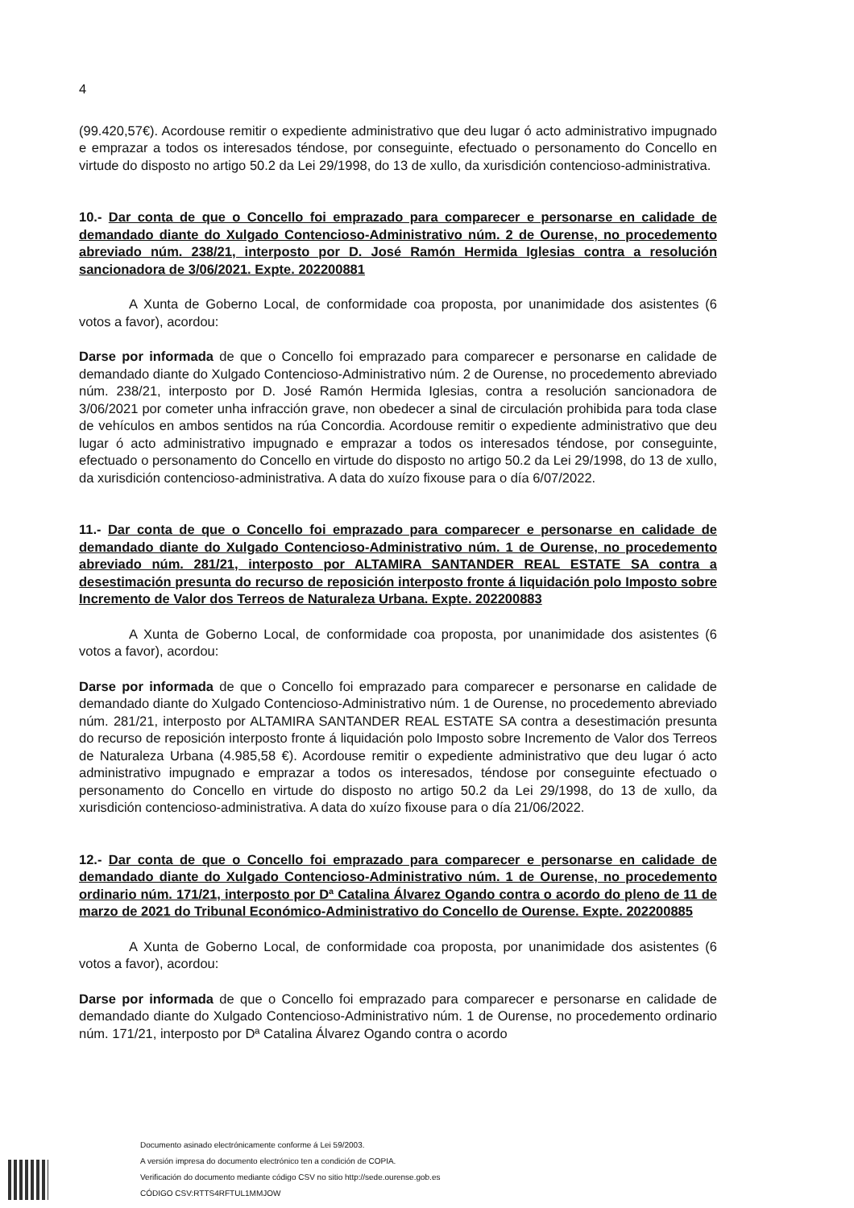4
(99.420,57€). Acordouse remitir o expediente administrativo que deu lugar ó acto administrativo impugnado e emprazar a todos os interesados téndose, por conseguinte, efectuado o personamento do Concello en virtude do disposto no artigo 50.2 da Lei 29/1998, do 13 de xullo, da xurisdición contencioso-administrativa.
10.- Dar conta de que o Concello foi emprazado para comparecer e personarse en calidade de demandado diante do Xulgado Contencioso-Administrativo núm. 2 de Ourense, no procedemento abreviado núm. 238/21, interposto por D. José Ramón Hermida Iglesias contra a resolución sancionadora de 3/06/2021. Expte. 202200881
A Xunta de Goberno Local, de conformidade coa proposta, por unanimidade dos asistentes (6 votos a favor), acordou:
Darse por informada de que o Concello foi emprazado para comparecer e personarse en calidade de demandado diante do Xulgado Contencioso-Administrativo núm. 2 de Ourense, no procedemento abreviado núm. 238/21, interposto por D. José Ramón Hermida Iglesias, contra a resolución sancionadora de 3/06/2021 por cometer unha infracción grave, non obedecer a sinal de circulación prohibida para toda clase de vehículos en ambos sentidos na rúa Concordia. Acordouse remitir o expediente administrativo que deu lugar ó acto administrativo impugnado e emprazar a todos os interesados téndose, por conseguinte, efectuado o personamento do Concello en virtude do disposto no artigo 50.2 da Lei 29/1998, do 13 de xullo, da xurisdición contencioso-administrativa. A data do xuízo fixouse para o día 6/07/2022.
11.- Dar conta de que o Concello foi emprazado para comparecer e personarse en calidade de demandado diante do Xulgado Contencioso-Administrativo núm. 1 de Ourense, no procedemento abreviado núm. 281/21, interposto por ALTAMIRA SANTANDER REAL ESTATE SA contra a desestimación presunta do recurso de reposición interposto fronte á liquidación polo Imposto sobre Incremento de Valor dos Terreos de Naturaleza Urbana. Expte. 202200883
A Xunta de Goberno Local, de conformidade coa proposta, por unanimidade dos asistentes (6 votos a favor), acordou:
Darse por informada de que o Concello foi emprazado para comparecer e personarse en calidade de demandado diante do Xulgado Contencioso-Administrativo núm. 1 de Ourense, no procedemento abreviado núm. 281/21, interposto por ALTAMIRA SANTANDER REAL ESTATE SA contra a desestimación presunta do recurso de reposición interposto fronte á liquidación polo Imposto sobre Incremento de Valor dos Terreos de Naturaleza Urbana (4.985,58 €). Acordouse remitir o expediente administrativo que deu lugar ó acto administrativo impugnado e emprazar a todos os interesados, téndose por conseguinte efectuado o personamento do Concello en virtude do disposto no artigo 50.2 da Lei 29/1998, do 13 de xullo, da xurisdición contencioso-administrativa. A data do xuízo fixouse para o día 21/06/2022.
12.- Dar conta de que o Concello foi emprazado para comparecer e personarse en calidade de demandado diante do Xulgado Contencioso-Administrativo núm. 1 de Ourense, no procedemento ordinario núm. 171/21, interposto por Dª Catalina Álvarez Ogando contra o acordo do pleno de 11 de marzo de 2021 do Tribunal Económico-Administrativo do Concello de Ourense. Expte. 202200885
A Xunta de Goberno Local, de conformidade coa proposta, por unanimidade dos asistentes (6 votos a favor), acordou:
Darse por informada de que o Concello foi emprazado para comparecer e personarse en calidade de demandado diante do Xulgado Contencioso-Administrativo núm. 1 de Ourense, no procedemento ordinario núm. 171/21, interposto por Dª Catalina Álvarez Ogando contra o acordo
Documento asinado electrónicamente conforme á Lei 59/2003.
A versión impresa do documento electrónico ten a condición de COPIA.
Verificación do documento mediante código CSV no sitio http://sede.ourense.gob.es
CÓDIGO CSV:RTTS4RFTUL1MMJOW